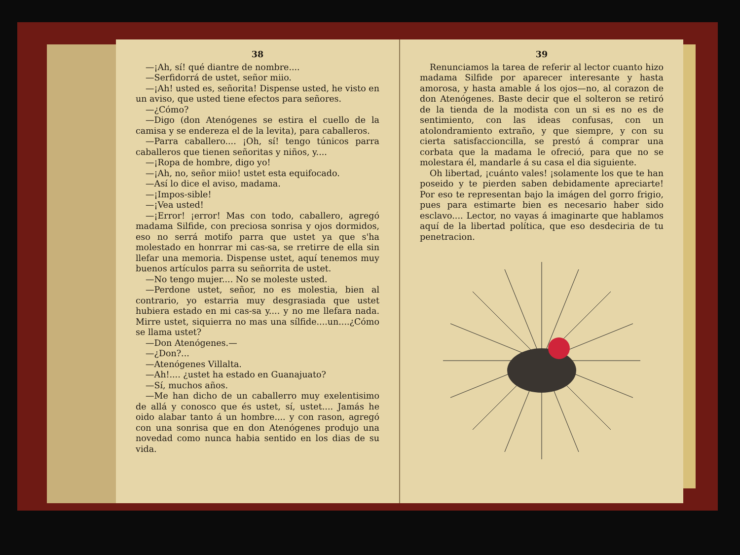38
—¡Ah, sí! qué diantre de nombre....
—Serfidorrá de ustet, señor miio.
—¡Ah! usted es, señorita! Dispense usted, he visto en un aviso, que usted tiene efectos para señores.
—¿Cómo?
—Digo (don Atenógenes se estira el cuello de la camisa y se endereza el de la levita), para caballeros.
—Parra caballero.... ¡Oh, sí! tengo túnicos parra caballeros que tienen señoritas y niños, y....
—¡Ropa de hombre, digo yo!
—¡Ah, no, señor miio! ustet esta equifocado.
—Así lo dice el aviso, madama.
—¡Impos-sible!
—¡Vea usted!
—¡Error! ¡error! Mas con todo, caballero, agregó madama Silfide, con preciosa sonrisa y ojos dormidos, eso no serrá motifo parra que ustet ya que s'ha molestado en honrrar mi cas-sa, se rretirre de ella sin llefar una memoria. Dispense ustet, aquí tenemos muy buenos artículos parra su señorrita de ustet.
—No tengo mujer.... No se moleste usted.
—Perdone ustet, señor, no es molestia, bien al contrario, yo estarria muy desgrasiada que ustet hubiera estado en mi cas-sa y.... y no me llefara nada. Mirre ustet, siquierra no mas una sílfide....un....¿Cómo se llama ustet?
—Don Atenógenes.—
—¿Don?...
—Atenógenes Villalta.
—Ah!.... ¿ustet ha estado en Guanajuato?
—Sí, muchos años.
—Me han dicho de un caballerro muy exelentisimo de allá y conosco que és ustet, sí, ustet.... Jamás he oido alabar tanto á un hombre.... y con rason, agregó con una sonrisa que en don Atenógenes produjo una novedad como nunca habia sentido en los dias de su vida.
39
Renunciamos la tarea de referir al lector cuanto hizo madama Silfide por aparecer interesante y hasta amorosa, y hasta amable á los ojos—no, al corazon de don Atenógenes. Baste decir que el solteron se retiró de la tienda de la modista con un si es no es de sentimiento, con las ideas confusas, con un atolondramiento extraño, y que siempre, y con su cierta satisfaccioncilla, se prestó á comprar una corbata que la madama le ofreció, para que no se molestara él, mandarle á su casa el dia siguiente.
Oh libertad, ¡cuánto vales! ¡solamente los que te han poseido y te pierden saben debidamente apreciarte! Por eso te representan bajo la imágen del gorro frigio, pues para estimarte bien es necesario haber sido esclavo.... Lector, no vayas á imaginarte que hablamos aquí de la libertad política, que eso desdeciria de tu penetracion.